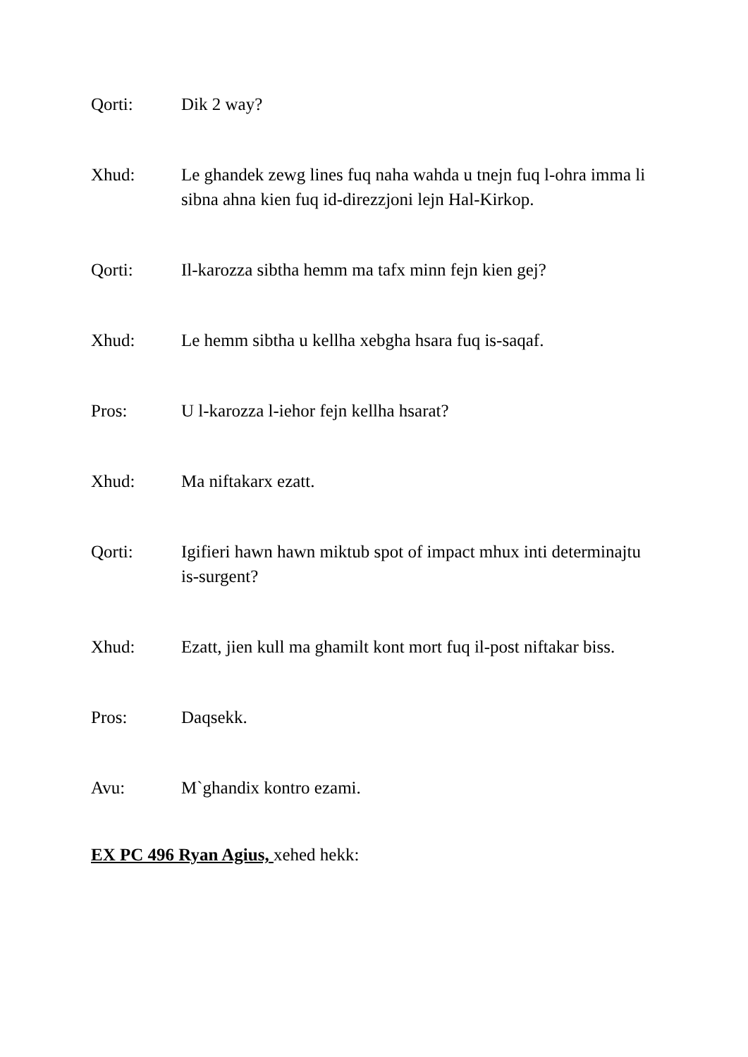Qorti: Dik 2 way?
Xhud: Le ghandek zewg lines fuq naha wahda u tnejn fuq l-ohra imma li sibna ahna kien fuq id-direzzjoni lejn Hal-Kirkop.
Qorti: Il-karozza sibtha hemm ma tafx minn fejn kien gej?
Xhud: Le hemm sibtha u kellha xebgha hsara fuq is-saqaf.
Pros: U l-karozza l-iehor fejn kellha hsarat?
Xhud: Ma niftakarx ezatt.
Qorti: Igifieri hawn hawn miktub spot of impact mhux inti determinajtu is-surgent?
Xhud: Ezatt, jien kull ma ghamilt kont mort fuq il-post niftakar biss.
Pros: Daqsekk.
Avu: M`ghandix kontro ezami.
EX PC 496 Ryan Agius, xehed hekk: